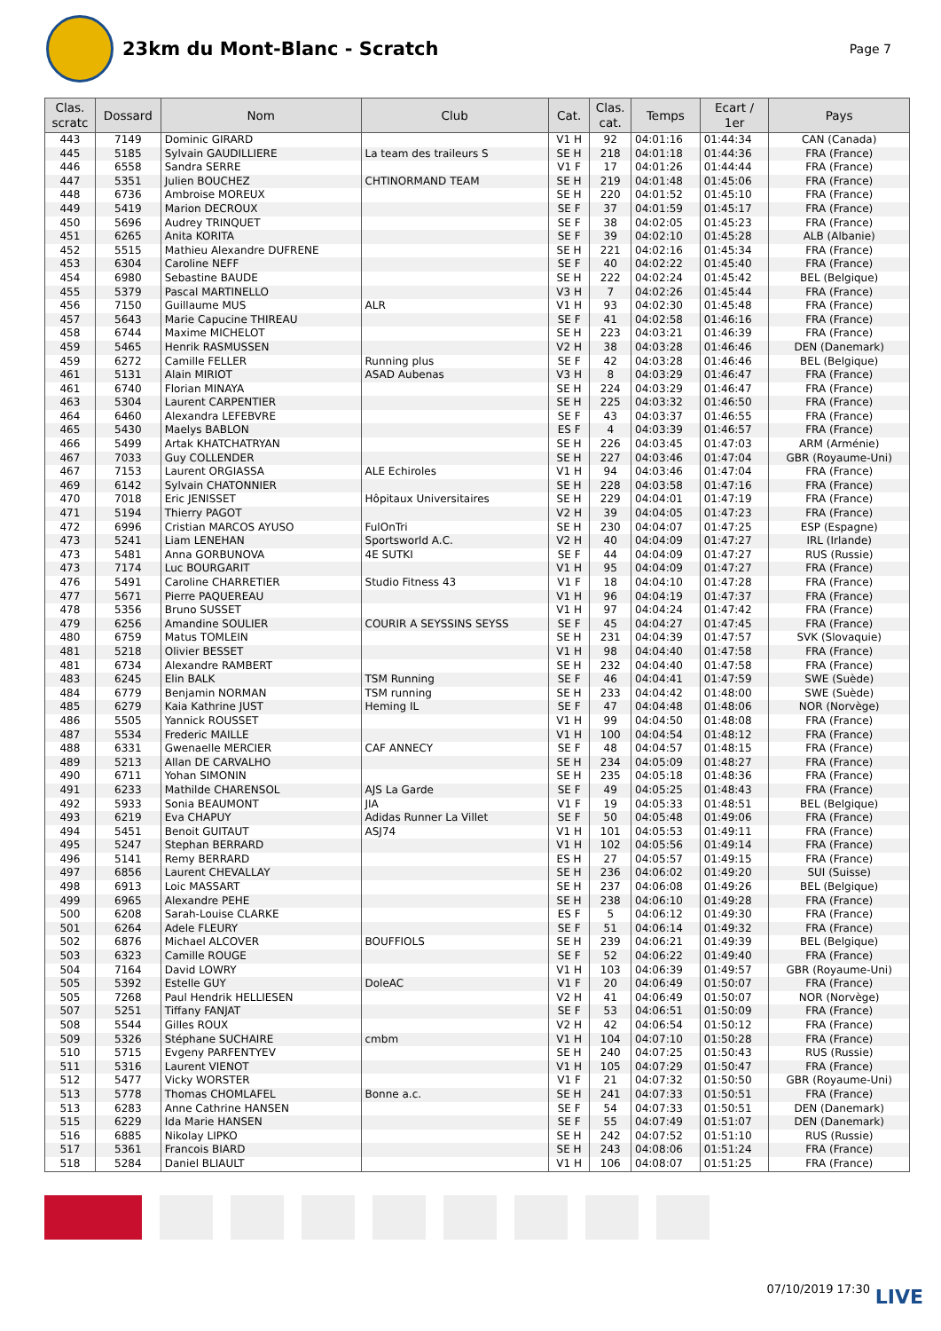23km du Mont-Blanc - Scratch
Page 7
| Clas. scratc | Dossard | Nom | Club | Cat. | Clas. cat. | Temps | Ecart / 1er | Pays |
| --- | --- | --- | --- | --- | --- | --- | --- | --- |
| 443 | 7149 | Dominic GIRARD | | V1 H | 92 | 04:01:16 | 01:44:34 | CAN (Canada) |
| 445 | 5185 | Sylvain GAUDILLIERE | La team des traileurs S | SE H | 218 | 04:01:18 | 01:44:36 | FRA (France) |
| 446 | 6558 | Sandra SERRE | | V1 F | 17 | 04:01:26 | 01:44:44 | FRA (France) |
| 447 | 5351 | Julien BOUCHEZ | CHTINORMAND TEAM | SE H | 219 | 04:01:48 | 01:45:06 | FRA (France) |
| 448 | 6736 | Ambroise MOREUX | | SE H | 220 | 04:01:52 | 01:45:10 | FRA (France) |
| 449 | 5419 | Marion DECROUX | | SE F | 37 | 04:01:59 | 01:45:17 | FRA (France) |
| 450 | 5696 | Audrey TRINQUET | | SE F | 38 | 04:02:05 | 01:45:23 | FRA (France) |
| 451 | 6265 | Anita KORITA | | SE F | 39 | 04:02:10 | 01:45:28 | ALB (Albanie) |
| 452 | 5515 | Mathieu Alexandre DUFRENE | | SE H | 221 | 04:02:16 | 01:45:34 | FRA (France) |
| 453 | 6304 | Caroline NEFF | | SE F | 40 | 04:02:22 | 01:45:40 | FRA (France) |
| 454 | 6980 | Sebastine BAUDE | | SE H | 222 | 04:02:24 | 01:45:42 | BEL (Belgique) |
| 455 | 5379 | Pascal MARTINELLO | | V3 H | 7 | 04:02:26 | 01:45:44 | FRA (France) |
| 456 | 7150 | Guillaume MUS | ALR | V1 H | 93 | 04:02:30 | 01:45:48 | FRA (France) |
| 457 | 5643 | Marie Capucine THIREAU | | SE F | 41 | 04:02:58 | 01:46:16 | FRA (France) |
| 458 | 6744 | Maxime MICHELOT | | SE H | 223 | 04:03:21 | 01:46:39 | FRA (France) |
| 459 | 5465 | Henrik RASMUSSEN | | V2 H | 38 | 04:03:28 | 01:46:46 | DEN (Danemark) |
| 459 | 6272 | Camille FELLER | Running plus | SE F | 42 | 04:03:28 | 01:46:46 | BEL (Belgique) |
| 461 | 5131 | Alain MIRIOT | ASAD Aubenas | V3 H | 8 | 04:03:29 | 01:46:47 | FRA (France) |
| 461 | 6740 | Florian MINAYA | | SE H | 224 | 04:03:29 | 01:46:47 | FRA (France) |
| 463 | 5304 | Laurent CARPENTIER | | SE H | 225 | 04:03:32 | 01:46:50 | FRA (France) |
| 464 | 6460 | Alexandra LEFEBVRE | | SE F | 43 | 04:03:37 | 01:46:55 | FRA (France) |
| 465 | 5430 | Maelys BABLON | | ES F | 4 | 04:03:39 | 01:46:57 | FRA (France) |
| 466 | 5499 | Artak KHATCHATRYAN | | SE H | 226 | 04:03:45 | 01:47:03 | ARM (Arménie) |
| 467 | 7033 | Guy COLLENDER | | SE H | 227 | 04:03:46 | 01:47:04 | GBR (Royaume-Uni) |
| 467 | 7153 | Laurent ORGIASSA | ALE Echiroles | V1 H | 94 | 04:03:46 | 01:47:04 | FRA (France) |
| 469 | 6142 | Sylvain CHATONNIER | | SE H | 228 | 04:03:58 | 01:47:16 | FRA (France) |
| 470 | 7018 | Eric JENISSET | Hôpitaux Universitaires | SE H | 229 | 04:04:01 | 01:47:19 | FRA (France) |
| 471 | 5194 | Thierry PAGOT | | V2 H | 39 | 04:04:05 | 01:47:23 | FRA (France) |
| 472 | 6996 | Cristian MARCOS AYUSO | FulOnTri | SE H | 230 | 04:04:07 | 01:47:25 | ESP (Espagne) |
| 473 | 5241 | Liam LENEHAN | Sportsworld A.C. | V2 H | 40 | 04:04:09 | 01:47:27 | IRL (Irlande) |
| 473 | 5481 | Anna GORBUNOVA | 4E SUTKI | SE F | 44 | 04:04:09 | 01:47:27 | RUS (Russie) |
| 473 | 7174 | Luc BOURGARIT | | V1 H | 95 | 04:04:09 | 01:47:27 | FRA (France) |
| 476 | 5491 | Caroline CHARRETIER | Studio Fitness 43 | V1 F | 18 | 04:04:10 | 01:47:28 | FRA (France) |
| 477 | 5671 | Pierre PAQUEREAU | | V1 H | 96 | 04:04:19 | 01:47:37 | FRA (France) |
| 478 | 5356 | Bruno SUSSET | | V1 H | 97 | 04:04:24 | 01:47:42 | FRA (France) |
| 479 | 6256 | Amandine SOULIER | COURIR A SEYSSINS SEYSS | SE F | 45 | 04:04:27 | 01:47:45 | FRA (France) |
| 480 | 6759 | Matus TOMLEIN | | SE H | 231 | 04:04:39 | 01:47:57 | SVK (Slovaquie) |
| 481 | 5218 | Olivier BESSET | | V1 H | 98 | 04:04:40 | 01:47:58 | FRA (France) |
| 481 | 6734 | Alexandre RAMBERT | | SE H | 232 | 04:04:40 | 01:47:58 | FRA (France) |
| 483 | 6245 | Elin BALK | TSM Running | SE F | 46 | 04:04:41 | 01:47:59 | SWE (Suède) |
| 484 | 6779 | Benjamin NORMAN | TSM running | SE H | 233 | 04:04:42 | 01:48:00 | SWE (Suède) |
| 485 | 6279 | Kaia Kathrine JUST | Heming IL | SE F | 47 | 04:04:48 | 01:48:06 | NOR (Norvège) |
| 486 | 5505 | Yannick ROUSSET | | V1 H | 99 | 04:04:50 | 01:48:08 | FRA (France) |
| 487 | 5534 | Frederic MAILLE | | V1 H | 100 | 04:04:54 | 01:48:12 | FRA (France) |
| 488 | 6331 | Gwenaelle MERCIER | CAF ANNECY | SE F | 48 | 04:04:57 | 01:48:15 | FRA (France) |
| 489 | 5213 | Allan DE CARVALHO | | SE H | 234 | 04:05:09 | 01:48:27 | FRA (France) |
| 490 | 6711 | Yohan SIMONIN | | SE H | 235 | 04:05:18 | 01:48:36 | FRA (France) |
| 491 | 6233 | Mathilde CHARENSOL | AJS La Garde | SE F | 49 | 04:05:25 | 01:48:43 | FRA (France) |
| 492 | 5933 | Sonia BEAUMONT | JIA | V1 F | 19 | 04:05:33 | 01:48:51 | BEL (Belgique) |
| 493 | 6219 | Eva CHAPUY | Adidas Runner La Villet | SE F | 50 | 04:05:48 | 01:49:06 | FRA (France) |
| 494 | 5451 | Benoit GUITAUT | ASJ74 | V1 H | 101 | 04:05:53 | 01:49:11 | FRA (France) |
| 495 | 5247 | Stephan BERRARD | | V1 H | 102 | 04:05:56 | 01:49:14 | FRA (France) |
| 496 | 5141 | Remy BERRARD | | ES H | 27 | 04:05:57 | 01:49:15 | FRA (France) |
| 497 | 6856 | Laurent CHEVALLAY | | SE H | 236 | 04:06:02 | 01:49:20 | SUI (Suisse) |
| 498 | 6913 | Loic MASSART | | SE H | 237 | 04:06:08 | 01:49:26 | BEL (Belgique) |
| 499 | 6965 | Alexandre PEHE | | SE H | 238 | 04:06:10 | 01:49:28 | FRA (France) |
| 500 | 6208 | Sarah-Louise CLARKE | | ES F | 5 | 04:06:12 | 01:49:30 | FRA (France) |
| 501 | 6264 | Adele FLEURY | | SE F | 51 | 04:06:14 | 01:49:32 | FRA (France) |
| 502 | 6876 | Michael ALCOVER | BOUFFIOLS | SE H | 239 | 04:06:21 | 01:49:39 | BEL (Belgique) |
| 503 | 6323 | Camille ROUGE | | SE F | 52 | 04:06:22 | 01:49:40 | FRA (France) |
| 504 | 7164 | David LOWRY | | V1 H | 103 | 04:06:39 | 01:49:57 | GBR (Royaume-Uni) |
| 505 | 5392 | Estelle GUY | DoleAC | V1 F | 20 | 04:06:49 | 01:50:07 | FRA (France) |
| 505 | 7268 | Paul Hendrik HELLIESEN | | V2 H | 41 | 04:06:49 | 01:50:07 | NOR (Norvège) |
| 507 | 5251 | Tiffany FANJAT | | SE F | 53 | 04:06:51 | 01:50:09 | FRA (France) |
| 508 | 5544 | Gilles ROUX | | V2 H | 42 | 04:06:54 | 01:50:12 | FRA (France) |
| 509 | 5326 | Stéphane SUCHAIRE | cmbm | V1 H | 104 | 04:07:10 | 01:50:28 | FRA (France) |
| 510 | 5715 | Evgeny PARFENTYEV | | SE H | 240 | 04:07:25 | 01:50:43 | RUS (Russie) |
| 511 | 5316 | Laurent VIENOT | | V1 H | 105 | 04:07:29 | 01:50:47 | FRA (France) |
| 512 | 5477 | Vicky WORSTER | | V1 F | 21 | 04:07:32 | 01:50:50 | GBR (Royaume-Uni) |
| 513 | 5778 | Thomas CHOMLAFEL | Bonne a.c. | SE H | 241 | 04:07:33 | 01:50:51 | FRA (France) |
| 513 | 6283 | Anne Cathrine HANSEN | | SE F | 54 | 04:07:33 | 01:50:51 | DEN (Danemark) |
| 515 | 6229 | Ida Marie HANSEN | | SE F | 55 | 04:07:49 | 01:51:07 | DEN (Danemark) |
| 516 | 6885 | Nikolay LIPKO | | SE H | 242 | 04:07:52 | 01:51:10 | RUS (Russie) |
| 517 | 5361 | Francois BIARD | | SE H | 243 | 04:08:06 | 01:51:24 | FRA (France) |
| 518 | 5284 | Daniel BLIAULT | | V1 H | 106 | 04:08:07 | 01:51:25 | FRA (France) |
07/10/2019 17:30 LIVE